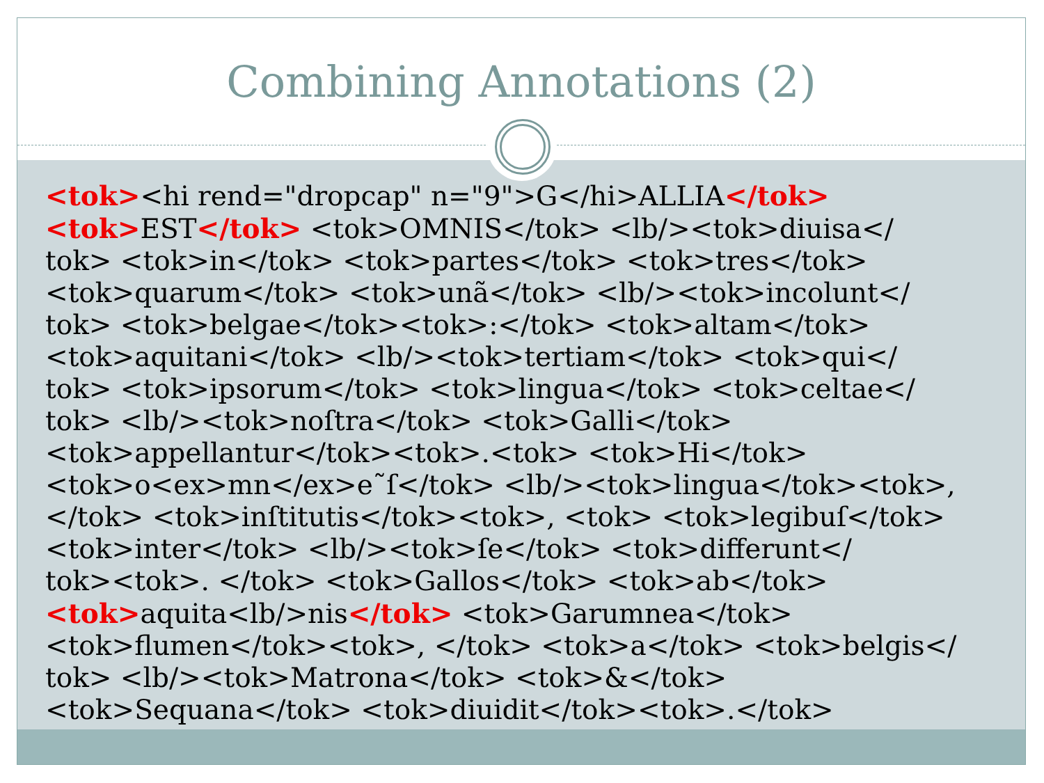Combining Annotations (2)
<tok><hi rend="dropcap" n="9">G</hi>ALLIA</tok>
<tok>EST</tok> <tok>OMNIS</tok> <lb/><tok>diuisa</
tok> <tok>in</tok> <tok>partes</tok> <tok>tres</tok>
<tok>quarum</tok> <tok>unã</tok> <lb/><tok>incolunt</
tok> <tok>belgae</tok><tok>:</tok> <tok>altam</tok>
<tok>aquitani</tok> <lb/><tok>tertiam</tok> <tok>qui</
tok> <tok>ipsorum</tok> <tok>lingua</tok> <tok>celtae</
tok> <lb/><tok>noſtra</tok> <tok>Galli</tok>
<tok>appellantur</tok><tok>.<tok> <tok>Hi</tok>
<tok>o<ex>mn</ex>e˜ſ</tok> <lb/><tok>lingua</tok><tok>,
</tok> <tok>inſtitutis</tok><tok>, <tok> <tok>legibuſ</tok>
<tok>inter</tok> <lb/><tok>ſe</tok> <tok>differunt</
tok><tok>. </tok> <tok>Gallos</tok> <tok>ab</tok>
<tok>aquita<lb/>nis</tok> <tok>Garumnea</tok>
<tok>flumen</tok><tok>, </tok> <tok>a</tok> <tok>belgis</
tok> <lb/><tok>Matrona</tok> <tok>&</tok>
<tok>Sequana</tok> <tok>diuidit</tok><tok>.</tok>